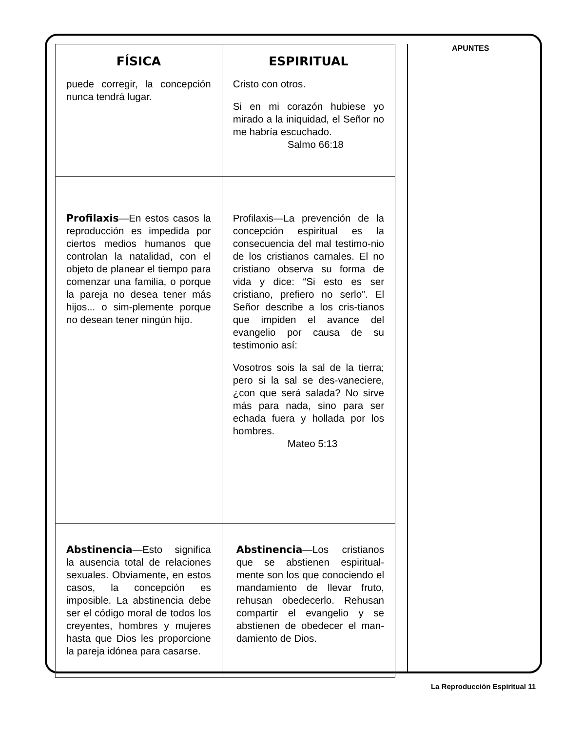| FÍSICA | ESPIRITUAL |
| --- | --- |
| puede corregir, la concepción nunca tendrá lugar. | Cristo con otros. Si en mi corazón hubiese yo mirado a la iniquidad, el Señor no me habría escuchado. Salmo 66:18 |
| Profilaxis —En estos casos la reproducción es impedida por ciertos medios humanos que controlan la natalidad, con el objeto de planear el tiempo para comenzar una familia, o porque la pareja no desea tener más hijos... o sim-plemente porque no desean tener ningún hijo. | Profilaxis—La prevención de la concepción espiritual es la consecuencia del mal testimo-nio de los cristianos carnales. El no cristiano observa su forma de vida y dice: “Si esto es ser cristiano, prefiero no serlo”. El Señor describe a los cris-tianos que impiden el avance del evangelio por causa de su testimonio así: Vosotros sois la sal de la tierra; pero si la sal se des-vaneciere, ¿con que será salada? No sirve más para nada, sino para ser echada fuera y hollada por los hombres. Mateo 5:13 |
| Abstinencia —Esto significa la ausencia total de relaciones sexuales. Obviamente, en estos casos, la concepción es imposible. La abstinencia debe ser el código moral de todos los creyentes, hombres y mujeres hasta que Dios les proporcione la pareja idónea para casarse. | Abstinencia —Los cristianos que se abstienen espiritual-mente son los que conociendo el mandamiento de llevar fruto, rehusan obedecerlo. Rehusan compartir el evangelio y se abstienen de obedecer el man-damiento de Dios. |
APUNTES
La Reproducción Espiritual 11